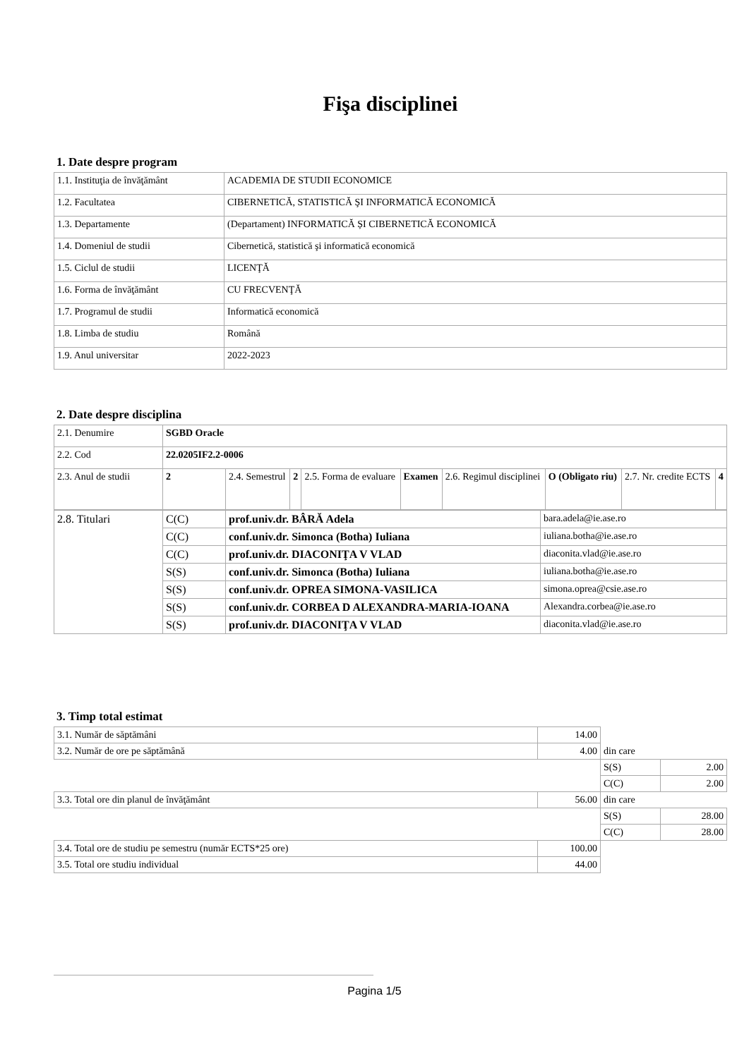Fişa disciplinei
1. Date despre program
| 1.1. Instituţia de învăţământ | ACADEMIA DE STUDII ECONOMICE |
| 1.2. Facultatea | CIBERNETICĂ, STATISTICĂ ŞI INFORMATICĂ ECONOMICĂ |
| 1.3. Departamente | (Departament) INFORMATICĂ ȘI CIBERNETICĂ ECONOMICĂ |
| 1.4. Domeniul de studii | Cibernetică, statistică şi informatică economică |
| 1.5. Ciclul de studii | LICENŢĂ |
| 1.6. Forma de învăţământ | CU FRECVENŢĂ |
| 1.7. Programul de studii | Informatică economică |
| 1.8. Limba de studiu | Română |
| 1.9. Anul universitar | 2022-2023 |
2. Date despre disciplina
| 2.1. Denumire | SGBD Oracle | | | | | | | | |
| 2.2. Cod | 22.0205IF2.2-0006 | | | | | | | | |
| 2.3. Anul de studii | 2 | 2.4. Semestrul | 2 | 2.5. Forma de evaluare | Examen | 2.6. Regimul disciplinei | O (Obligato riu) | 2.7. Nr. credite ECTS | 4 |
| 2.8. Titulari | C(C) | prof.univ.dr. BÂRĂ Adela | bara.adela@ie.ase.ro |
| | C(C) | conf.univ.dr. Simonca (Botha) Iuliana | iuliana.botha@ie.ase.ro |
| | C(C) | prof.univ.dr. DIACONIŢA V VLAD | diaconita.vlad@ie.ase.ro |
| | S(S) | conf.univ.dr. Simonca (Botha) Iuliana | iuliana.botha@ie.ase.ro |
| | S(S) | conf.univ.dr. OPREA SIMONA-VASILICA | simona.oprea@csie.ase.ro |
| | S(S) | conf.univ.dr. CORBEA D ALEXANDRA-MARIA-IOANA | Alexandra.corbea@ie.ase.ro |
| | S(S) | prof.univ.dr. DIACONIŢA V VLAD | diaconita.vlad@ie.ase.ro |
3. Timp total estimat
| 3.1. Număr de săptămâni | 14.00 | | |
| 3.2. Număr de ore pe săptămână | 4.00 | din care | |
| | | S(S) | 2.00 |
| | | C(C) | 2.00 |
| 3.3. Total ore din planul de învăţământ | 56.00 | din care | |
| | | S(S) | 28.00 |
| | | C(C) | 28.00 |
| 3.4. Total ore de studiu pe semestru (număr ECTS*25 ore) | 100.00 | | |
| 3.5. Total ore studiu individual | 44.00 | | |
Pagina 1/5